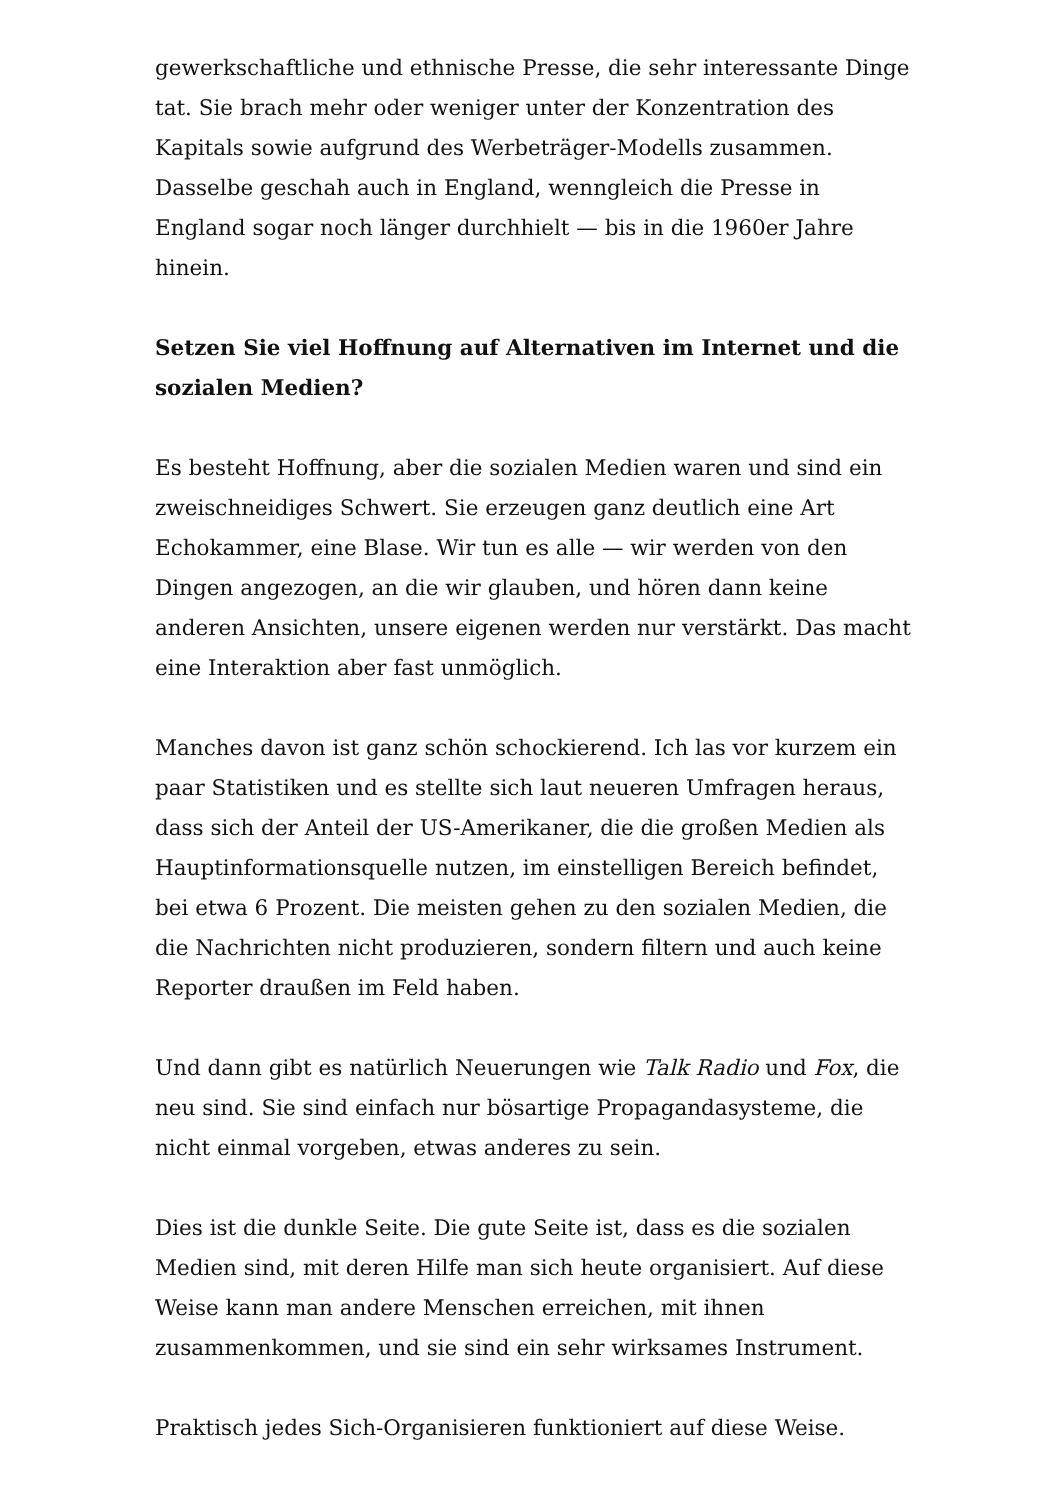gewerkschaftliche und ethnische Presse, die sehr interessante Dinge tat. Sie brach mehr oder weniger unter der Konzentration des Kapitals sowie aufgrund des Werbeträger-Modells zusammen. Dasselbe geschah auch in England, wenngleich die Presse in England sogar noch länger durchhielt — bis in die 1960er Jahre hinein.
Setzen Sie viel Hoffnung auf Alternativen im Internet und die sozialen Medien?
Es besteht Hoffnung, aber die sozialen Medien waren und sind ein zweischneidiges Schwert. Sie erzeugen ganz deutlich eine Art Echokammer, eine Blase. Wir tun es alle — wir werden von den Dingen angezogen, an die wir glauben, und hören dann keine anderen Ansichten, unsere eigenen werden nur verstärkt. Das macht eine Interaktion aber fast unmöglich.
Manches davon ist ganz schön schockierend. Ich las vor kurzem ein paar Statistiken und es stellte sich laut neueren Umfragen heraus, dass sich der Anteil der US-Amerikaner, die die großen Medien als Hauptinformationsquelle nutzen, im einstelligen Bereich befindet, bei etwa 6 Prozent. Die meisten gehen zu den sozialen Medien, die die Nachrichten nicht produzieren, sondern filtern und auch keine Reporter draußen im Feld haben.
Und dann gibt es natürlich Neuerungen wie Talk Radio und Fox, die neu sind. Sie sind einfach nur bösartige Propagandasysteme, die nicht einmal vorgeben, etwas anderes zu sein.
Dies ist die dunkle Seite. Die gute Seite ist, dass es die sozialen Medien sind, mit deren Hilfe man sich heute organisiert. Auf diese Weise kann man andere Menschen erreichen, mit ihnen zusammenkommen, und sie sind ein sehr wirksames Instrument.
Praktisch jedes Sich-Organisieren funktioniert auf diese Weise.